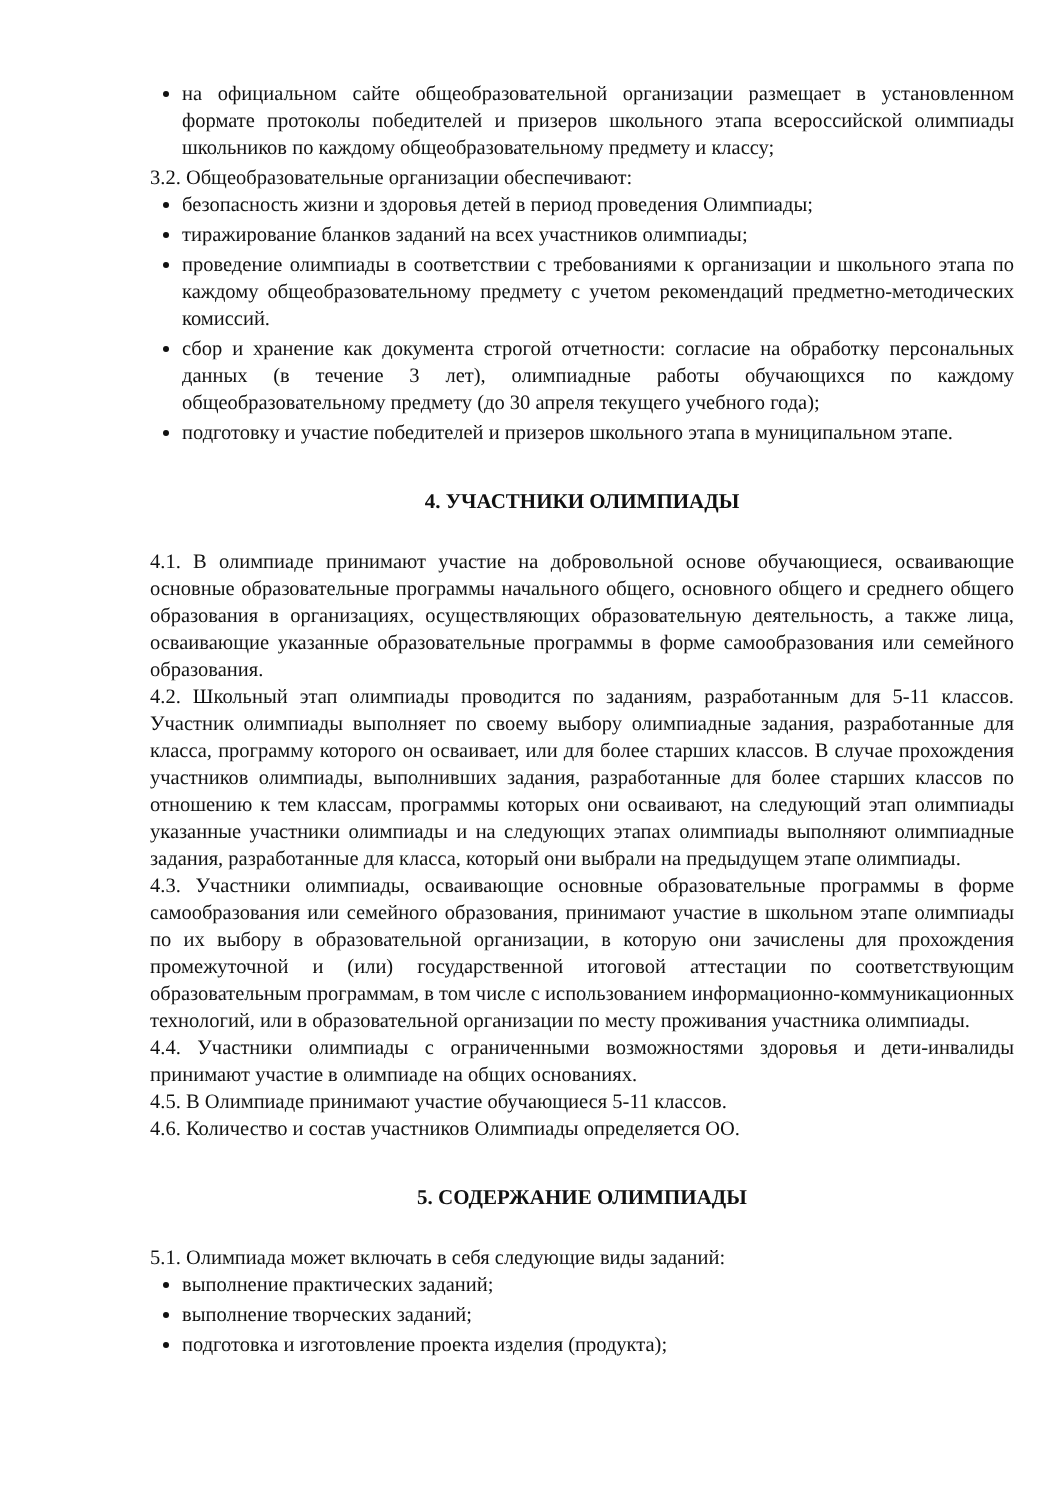на официальном сайте общеобразовательной организации размещает в установленном формате протоколы победителей и призеров школьного этапа всероссийской олимпиады школьников по каждому общеобразовательному предмету и классу;
3.2. Общеобразовательные организации обеспечивают:
безопасность жизни и здоровья детей в период проведения Олимпиады;
тиражирование бланков заданий на всех участников олимпиады;
проведение олимпиады в соответствии с требованиями к организации и школьного этапа по каждому общеобразовательному предмету с учетом рекомендаций предметно-методических комиссий.
сбор и хранение как документа строгой отчетности: согласие на обработку персональных данных (в течение 3 лет), олимпиадные работы обучающихся по каждому общеобразовательному предмету (до 30 апреля текущего учебного года);
подготовку и участие победителей и призеров школьного этапа в муниципальном этапе.
4. УЧАСТНИКИ ОЛИМПИАДЫ
4.1. В олимпиаде принимают участие на добровольной основе обучающиеся, осваивающие основные образовательные программы начального общего, основного общего и среднего общего образования в организациях, осуществляющих образовательную деятельность, а также лица, осваивающие указанные образовательные программы в форме самообразования или семейного образования.
4.2. Школьный этап олимпиады проводится по заданиям, разработанным для 5-11 классов. Участник олимпиады выполняет по своему выбору олимпиадные задания, разработанные для класса, программу которого он осваивает, или для более старших классов. В случае прохождения участников олимпиады, выполнивших задания, разработанные для более старших классов по отношению к тем классам, программы которых они осваивают, на следующий этап олимпиады указанные участники олимпиады и на следующих этапах олимпиады выполняют олимпиадные задания, разработанные для класса, который они выбрали на предыдущем этапе олимпиады.
4.3. Участники олимпиады, осваивающие основные образовательные программы в форме самообразования или семейного образования, принимают участие в школьном этапе олимпиады по их выбору в образовательной организации, в которую они зачислены для прохождения промежуточной и (или) государственной итоговой аттестации по соответствующим образовательным программам, в том числе с использованием информационно-коммуникационных технологий, или в образовательной организации по месту проживания участника олимпиады.
4.4. Участники олимпиады с ограниченными возможностями здоровья и дети-инвалиды принимают участие в олимпиаде на общих основаниях.
4.5. В Олимпиаде принимают участие обучающиеся 5-11 классов.
4.6. Количество и состав участников Олимпиады определяется ОО.
5. СОДЕРЖАНИЕ ОЛИМПИАДЫ
5.1. Олимпиада может включать в себя следующие виды заданий:
выполнение практических заданий;
выполнение творческих заданий;
подготовка и изготовление проекта изделия (продукта);